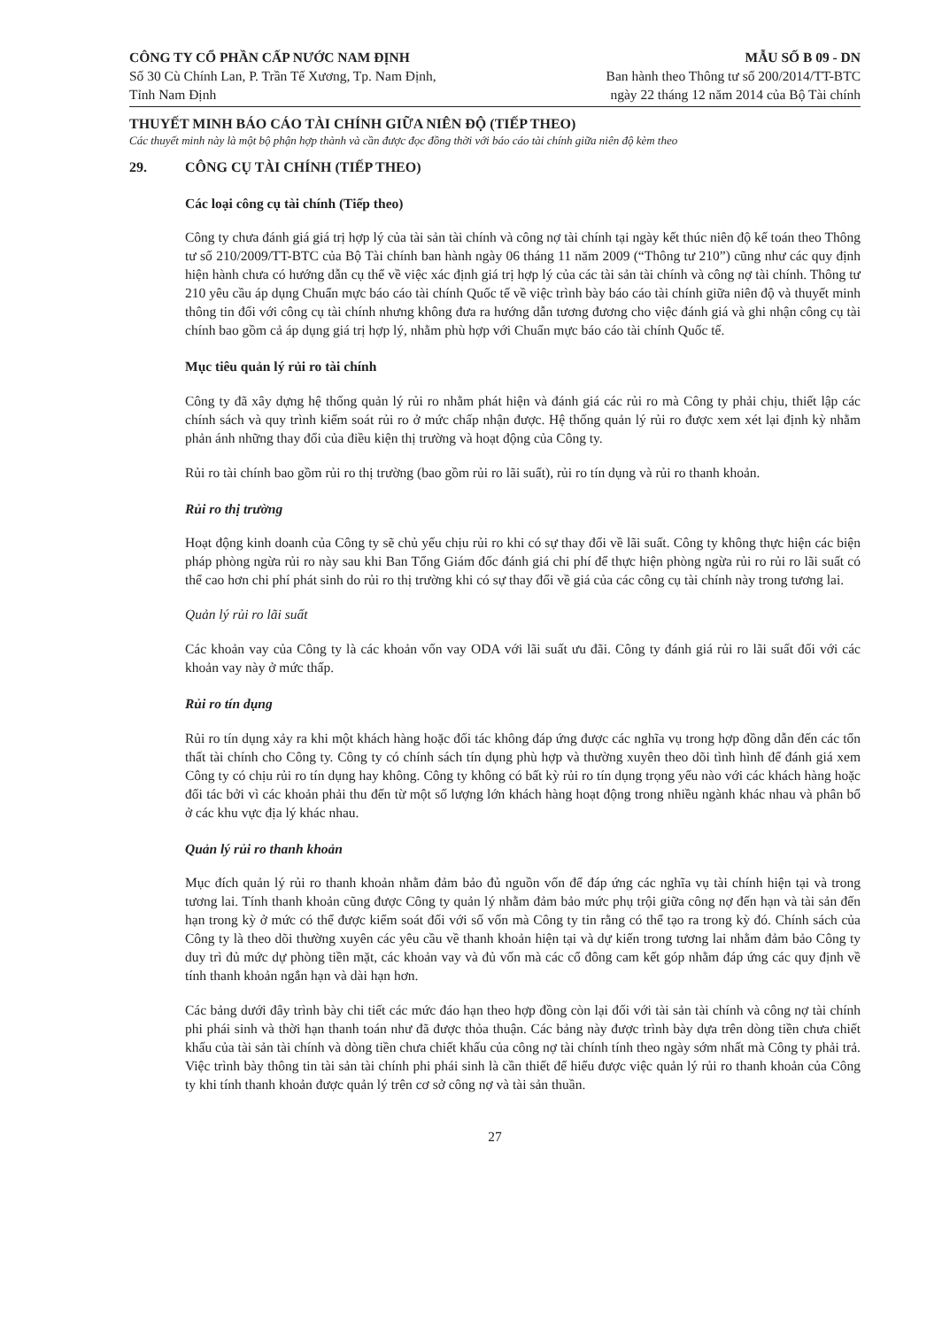CÔNG TY CỔ PHẦN CẤP NƯỚC NAM ĐỊNH
Số 30 Cù Chính Lan, P. Trần Tế Xương, Tp. Nam Định,
Tỉnh Nam Định
MẪU SỐ B 09 - DN
Ban hành theo Thông tư số 200/2014/TT-BTC
ngày 22 tháng 12 năm 2014 của Bộ Tài chính
THUYẾT MINH BÁO CÁO TÀI CHÍNH GIỮA NIÊN ĐỘ (TIẾP THEO)
Các thuyết minh này là một bộ phận hợp thành và cần được đọc đồng thời với báo cáo tài chính giữa niên độ kèm theo
29. CÔNG CỤ TÀI CHÍNH (TIẾP THEO)
Các loại công cụ tài chính (Tiếp theo)
Công ty chưa đánh giá giá trị hợp lý của tài sản tài chính và công nợ tài chính tại ngày kết thúc niên độ kế toán theo Thông tư số 210/2009/TT-BTC của Bộ Tài chính ban hành ngày 06 tháng 11 năm 2009 (“Thông tư 210”) cũng như các quy định hiện hành chưa có hướng dẫn cụ thể về việc xác định giá trị hợp lý của các tài sản tài chính và công nợ tài chính. Thông tư 210 yêu cầu áp dụng Chuẩn mực báo cáo tài chính Quốc tế về việc trình bày báo cáo tài chính giữa niên độ và thuyết minh thông tin đối với công cụ tài chính nhưng không đưa ra hướng dẫn tương đương cho việc đánh giá và ghi nhận công cụ tài chính bao gồm cả áp dụng giá trị hợp lý, nhằm phù hợp với Chuẩn mực báo cáo tài chính Quốc tế.
Mục tiêu quản lý rủi ro tài chính
Công ty đã xây dựng hệ thống quản lý rủi ro nhằm phát hiện và đánh giá các rủi ro mà Công ty phải chịu, thiết lập các chính sách và quy trình kiểm soát rủi ro ở mức chấp nhận được. Hệ thống quản lý rủi ro được xem xét lại định kỳ nhằm phản ánh những thay đổi của điều kiện thị trường và hoạt động của Công ty.
Rủi ro tài chính bao gồm rủi ro thị trường (bao gồm rủi ro lãi suất), rủi ro tín dụng và rủi ro thanh khoản.
Rủi ro thị trường
Hoạt động kinh doanh của Công ty sẽ chủ yếu chịu rủi ro khi có sự thay đổi về lãi suất. Công ty không thực hiện các biện pháp phòng ngừa rủi ro này sau khi Ban Tổng Giám đốc đánh giá chi phí để thực hiện phòng ngừa rủi ro rủi ro lãi suất có thể cao hơn chi phí phát sinh do rủi ro thị trường khi có sự thay đổi về giá của các công cụ tài chính này trong tương lai.
Quản lý rủi ro lãi suất
Các khoản vay của Công ty là các khoản vốn vay ODA với lãi suất ưu đãi. Công ty đánh giá rủi ro lãi suất đối với các khoản vay này ở mức thấp.
Rủi ro tín dụng
Rủi ro tín dụng xảy ra khi một khách hàng hoặc đối tác không đáp ứng được các nghĩa vụ trong hợp đồng dẫn đến các tổn thất tài chính cho Công ty. Công ty có chính sách tín dụng phù hợp và thường xuyên theo dõi tình hình để đánh giá xem Công ty có chịu rủi ro tín dụng hay không. Công ty không có bất kỳ rủi ro tín dụng trọng yếu nào với các khách hàng hoặc đối tác bởi vì các khoản phải thu đến từ một số lượng lớn khách hàng hoạt động trong nhiều ngành khác nhau và phân bổ ở các khu vực địa lý khác nhau.
Quản lý rủi ro thanh khoản
Mục đích quản lý rủi ro thanh khoản nhằm đảm bảo đủ nguồn vốn để đáp ứng các nghĩa vụ tài chính hiện tại và trong tương lai. Tính thanh khoản cũng được Công ty quản lý nhằm đảm bảo mức phụ trội giữa công nợ đến hạn và tài sản đến hạn trong kỳ ở mức có thể được kiểm soát đối với số vốn mà Công ty tin rằng có thể tạo ra trong kỳ đó. Chính sách của Công ty là theo dõi thường xuyên các yêu cầu về thanh khoản hiện tại và dự kiến trong tương lai nhằm đảm bảo Công ty duy trì đủ mức dự phòng tiền mặt, các khoản vay và đủ vốn mà các cổ đông cam kết góp nhằm đáp ứng các quy định về tính thanh khoản ngắn hạn và dài hạn hơn.
Các bảng dưới đây trình bày chi tiết các mức đáo hạn theo hợp đồng còn lại đối với tài sản tài chính và công nợ tài chính phi phái sinh và thời hạn thanh toán như đã được thỏa thuận. Các bảng này được trình bày dựa trên dòng tiền chưa chiết khấu của tài sản tài chính và dòng tiền chưa chiết khấu của công nợ tài chính tính theo ngày sớm nhất mà Công ty phải trả. Việc trình bày thông tin tài sản tài chính phi phái sinh là cần thiết để hiểu được việc quản lý rủi ro thanh khoản của Công ty khi tính thanh khoản được quản lý trên cơ sở công nợ và tài sản thuần.
27